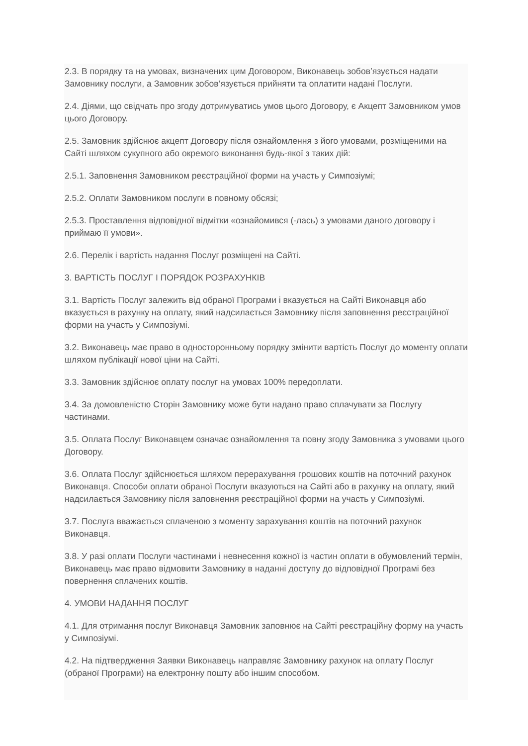2.3. В порядку та на умовах, визначених цим Договором, Виконавець зобов’язується надати Замовнику послуги, а Замовник зобов’язується прийняти та оплатити надані Послуги.
2.4. Діями, що свідчать про згоду дотримуватись умов цього Договору, є Акцепт Замовником умов цього Договору.
2.5. Замовник здійснює акцепт Договору після ознайомлення з його умовами, розміщеними на Сайті шляхом сукупного або окремого виконання будь-якої з таких дій:
2.5.1. Заповнення Замовником реєстраційної форми на участь у Симпозіумі;
2.5.2. Оплати Замовником послуги в повному обсязі;
2.5.3. Проставлення відповідної відмітки «ознайомився (-лась) з умовами даного договору і приймаю її умови».
2.6. Перелік і вартість надання Послуг розміщені на Сайті.
3. ВАРТІСТЬ ПОСЛУГ І ПОРЯДОК РОЗРАХУНКІВ
3.1. Вартість Послуг залежить від обраної Програми і вказується на Сайті Виконавця або вказується в рахунку на оплату, який надсилається Замовнику після заповнення реєстраційної форми на участь у Симпозіумі.
3.2. Виконавець має право в односторонньому порядку змінити вартість Послуг до моменту оплати шляхом публікації нової ціни на Сайті.
3.3. Замовник здійснює оплату послуг на умовах 100% передоплати.
3.4. За домовленістю Сторін Замовнику може бути надано право сплачувати за Послугу частинами.
3.5. Оплата Послуг Виконавцем означає ознайомлення та повну згоду Замовника з умовами цього Договору.
3.6. Оплата Послуг здійснюється шляхом перерахування грошових коштів на поточний рахунок Виконавця. Способи оплати обраної Послуги вказуються на Сайті або в рахунку на оплату, який надсилається Замовнику після заповнення реєстраційної форми на участь у Симпозіумі.
3.7. Послуга вважається сплаченою з моменту зарахування коштів на поточний рахунок Виконавця.
3.8. У разі оплати Послуги частинами і невнесення кожної із частин оплати в обумовлений термін, Виконавець має право відмовити Замовнику в наданні доступу до відповідної Програмі без повернення сплачених коштів.
4. УМОВИ НАДАННЯ ПОСЛУГ
4.1. Для отримання послуг Виконавця Замовник заповнює на Сайті реєстраційну форму на участь у Симпозіумі.
4.2. На підтвердження Заявки Виконавець направляє Замовнику рахунок на оплату Послуг (обраної Програми) на електронну пошту або іншим способом.